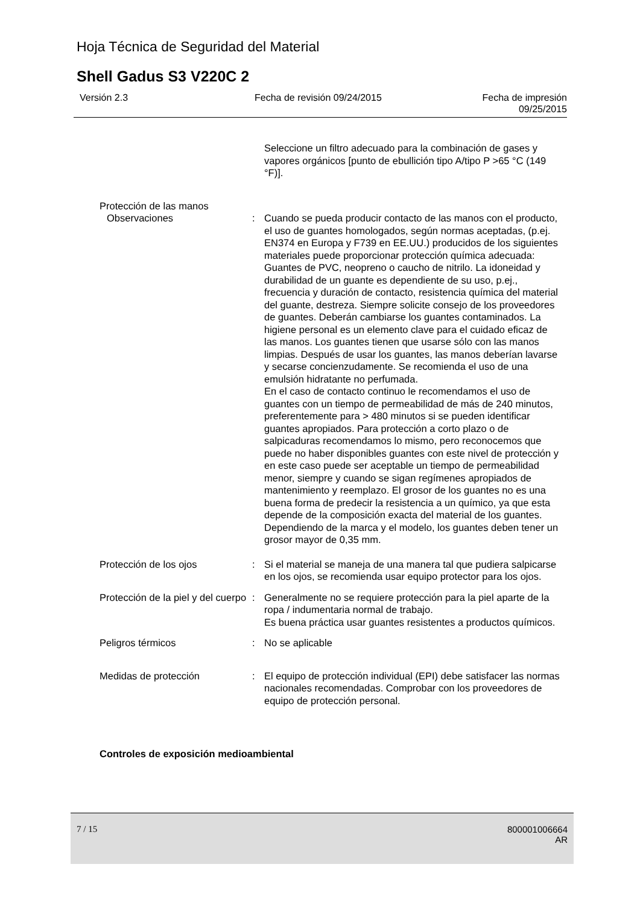Hoja Técnica de Seguridad del Material
Shell Gadus S3 V220C 2
Versión 2.3 Fecha de revisión 09/24/2015 Fecha de impresión
09/25/2015
Seleccione un filtro adecuado para la combinación de gases y vapores orgánicos [punto de ebullición tipo A/tipo P >65 °C (149 °F)].
Protección de las manos
Observaciones : Cuando se pueda producir contacto de las manos con el producto, el uso de guantes homologados, según normas aceptadas, (p.ej. EN374 en Europa y F739 en EE.UU.) producidos de los siguientes materiales puede proporcionar protección química adecuada: Guantes de PVC, neopreno o caucho de nitrilo. La idoneidad y durabilidad de un guante es dependiente de su uso, p.ej., frecuencia y duración de contacto, resistencia química del material del guante, destreza. Siempre solicite consejo de los proveedores de guantes. Deberán cambiarse los guantes contaminados. La higiene personal es un elemento clave para el cuidado eficaz de las manos. Los guantes tienen que usarse sólo con las manos limpias. Después de usar los guantes, las manos deberían lavarse y secarse concienzudamente. Se recomienda el uso de una emulsión hidratante no perfumada.
En el caso de contacto continuo le recomendamos el uso de guantes con un tiempo de permeabilidad de más de 240 minutos, preferentemente para > 480 minutos si se pueden identificar guantes apropiados. Para protección a corto plazo o de salpicaduras recomendamos lo mismo, pero reconocemos que puede no haber disponibles guantes con este nivel de protección y en este caso puede ser aceptable un tiempo de permeabilidad menor, siempre y cuando se sigan regímenes apropiados de mantenimiento y reemplazo. El grosor de los guantes no es una buena forma de predecir la resistencia a un químico, ya que esta depende de la composición exacta del material de los guantes. Dependiendo de la marca y el modelo, los guantes deben tener un grosor mayor de 0,35 mm.
Protección de los ojos : Si el material se maneja de una manera tal que pudiera salpicarse en los ojos, se recomienda usar equipo protector para los ojos.
Protección de la piel y del cuerpo
: Generalmente no se requiere protección para la piel aparte de la ropa / indumentaria normal de trabajo.
Es buena práctica usar guantes resistentes a productos químicos.
Peligros térmicos : No se aplicable
Medidas de protección : El equipo de protección individual (EPI) debe satisfacer las normas nacionales recomendadas. Comprobar con los proveedores de equipo de protección personal.
Controles de exposición medioambiental
7 / 15 800001006664
AR